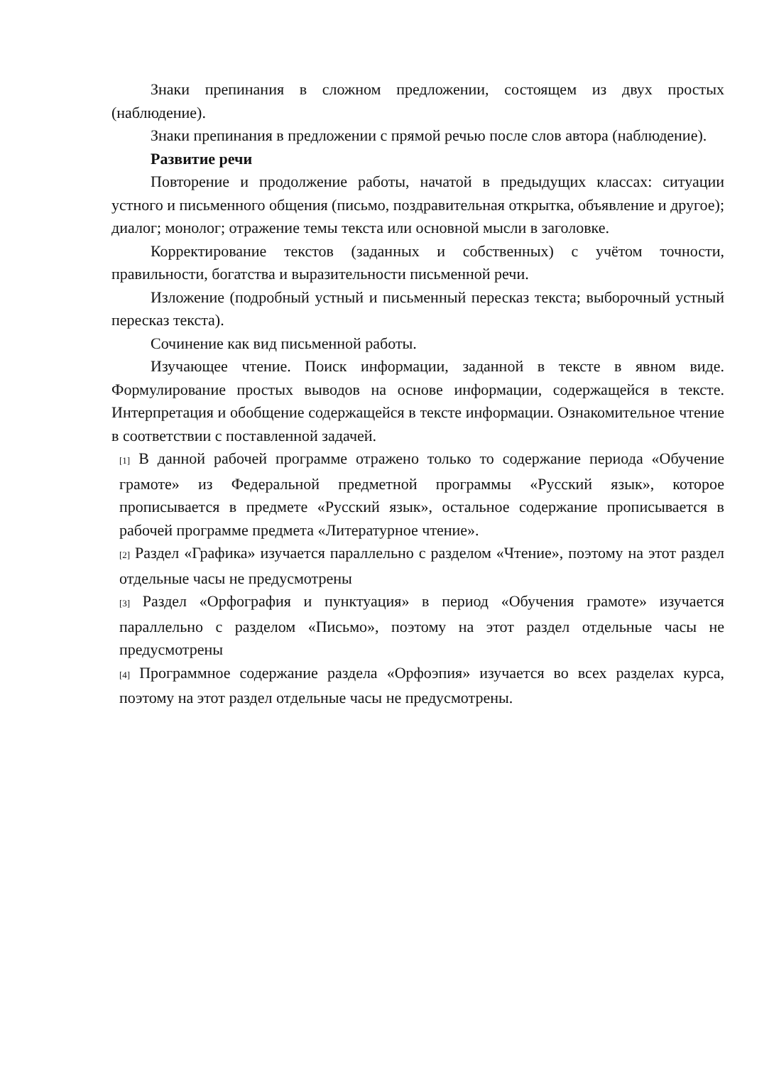Знаки препинания в сложном предложении, состоящем из двух простых (наблюдение).
Знаки препинания в предложении с прямой речью после слов автора (наблюдение).
Развитие речи
Повторение и продолжение работы, начатой в предыдущих классах: ситуации устного и письменного общения (письмо, поздравительная открытка, объявление и другое); диалог; монолог; отражение темы текста или основной мысли в заголовке.
Корректирование текстов (заданных и собственных) с учётом точности, правильности, богатства и выразительности письменной речи.
Изложение (подробный устный и письменный пересказ текста; выборочный устный пересказ текста).
Сочинение как вид письменной работы.
Изучающее чтение. Поиск информации, заданной в тексте в явном виде. Формулирование простых выводов на основе информации, содержащейся в тексте. Интерпретация и обобщение содержащейся в тексте информации. Ознакомительное чтение в соответствии с поставленной задачей.
[1] В данной рабочей программе отражено только то содержание периода «Обучение грамоте» из Федеральной предметной программы «Русский язык», которое прописывается в предмете «Русский язык», остальное содержание прописывается в рабочей программе предмета «Литературное чтение».
[2] Раздел «Графика» изучается параллельно с разделом «Чтение», поэтому на этот раздел отдельные часы не предусмотрены
[3] Раздел «Орфография и пунктуация» в период «Обучения грамоте» изучается параллельно с разделом «Письмо», поэтому на этот раздел отдельные часы не предусмотрены
[4] Программное содержание раздела «Орфоэпия» изучается во всех разделах курса, поэтому на этот раздел отдельные часы не предусмотрены.